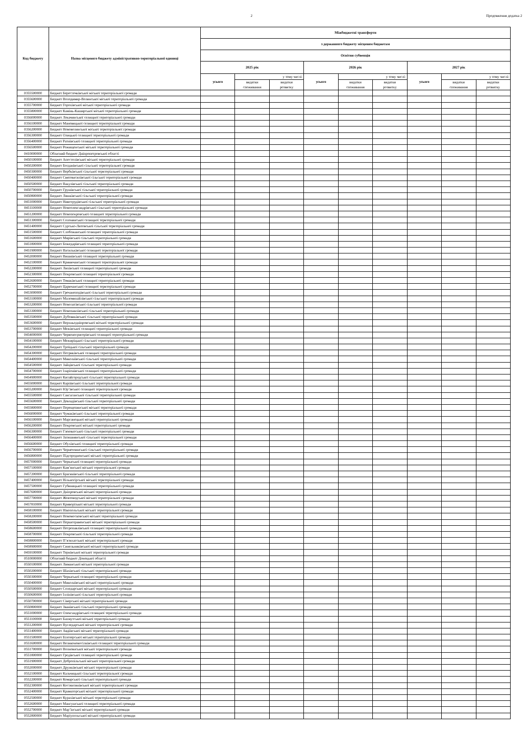2 Продовження додатка 2
| Код бюджету | Назва місцевого бюджету адміністративно-територіальної одиниці | Міжбюджетні трансферти | | | | | | | | |
| --- | --- | --- | --- | --- | --- | --- | --- | --- | --- | --- |
| | | з державного бюджету місцевим бюджетам | | | | | | | | |
| | | Освітня субвенція | | | | | | | | |
| | | 2025 рік | | | 2026 рік | | | 2027 рік | | |
| | | усього | у тому числі: | | усього | у тому числі: | | усього | у тому числі: | |
| | | | видатки споживання | видатки розвитку | | видатки споживання | видатки розвитку | | видатки споживання | видатки розвитку |
| 0355500000 | Бюджет Берестечківської міської територіальної громади | | | | | | | | | |
| 0355600000 | Бюджет Володимир-Волинської міської територіальної громади | | | | | | | | | |
| 0355700000 | Бюджет Горохівської міської територіальної громади | | | | | | | | | |
| 0355800000 | Бюджет Камінь-Каширської міської територіальної громади | | | | | | | | | |
| 0356000000 | Бюджет Локачинської селищної територіальної громади | | | | | | | | | |
| 0356100000 | Бюджет Маневицької селищної територіальної громади | | | | | | | | | |
| 0356200000 | Бюджет Нововолинської міської територіальної громади | | | | | | | | | |
| 0356300000 | Бюджет Олицької селищної територіальної громади | | | | | | | | | |
| 0356400000 | Бюджет Ратнівської селищної територіальної громади | | | | | | | | | |
| 0356500000 | Бюджет Рожищенської міської територіальної громади | | | | | | | | | |
| 0410000000 | Обласний бюджет Дніпропетровської області | | | | | | | | | |
| 0450100000 | Бюджет Апостолівської міської територіальної громади | | | | | | | | | |
| 0450200000 | Бюджет Богданівської сільської територіальної громади | | | | | | | | | |
| 0450300000 | Бюджет Вербківської сільської територіальної громади | | | | | | | | | |
| 0450400000 | Бюджет Святовасилівської сільської територіальної громади | | | | | | | | | |
| 0450500000 | Бюджет Вакулівської сільської територіальної громади | | | | | | | | | |
| 0450700000 | Бюджет Грушівської сільської територіальної громади | | | | | | | | | |
| 0450800000 | Бюджет Ляшківської сільської територіальної громади | | | | | | | | | |
| 0451000000 | Бюджет Нивотрудівської сільської територіальної громади | | | | | | | | | |
| 0451100000 | Бюджет Новоолександрівської сільської територіальної громади | | | | | | | | | |
| 0451200000 | Бюджет Новопокровської селищної територіальної громади | | | | | | | | | |
| 0451300000 | Бюджет Солонянської селищної територіальної громади | | | | | | | | | |
| 0451400000 | Бюджет Сурсько-Литовської сільської територіальної громади | | | | | | | | | |
| 0451500000 | Бюджет Слобожанської селищної територіальної громади | | | | | | | | | |
| 0451600000 | Бюджет Мирівської сільської територіальної громади | | | | | | | | | |
| 0451800000 | Бюджет Божедарівської селищної територіальної громади | | | | | | | | | |
| 0451900000 | Бюджет Васильківської селищної територіальної громади | | | | | | | | | |
| 0452000000 | Бюджет Вишнівської селищної територіальної громади | | | | | | | | | |
| 0452100000 | Бюджет Криничанської селищної територіальної громади | | | | | | | | | |
| 0452200000 | Бюджет Лихівської селищної територіальної громади | | | | | | | | | |
| 0452300000 | Бюджет Покровської селищної територіальної громади | | | | | | | | | |
| 0452600000 | Бюджет Томаківської селищної територіальної громади | | | | | | | | | |
| 0452700000 | Бюджет Царичанської селищної територіальної громади | | | | | | | | | |
| 0453000000 | Бюджет Гречаноподівської сільської територіальної громади | | | | | | | | | |
| 0453100000 | Бюджет Маломихайлівської сільської територіальної громади | | | | | | | | | |
| 0453200000 | Бюджет Новолатівської сільської територіальної громади | | | | | | | | | |
| 0453300000 | Бюджет Новопавлівської сільської територіальної громади | | | | | | | | | |
| 0453500000 | Бюджет Дубовиківської сільської територіальної громади | | | | | | | | | |
| 0453600000 | Бюджет Верхньодніпровської міської територіальної громади | | | | | | | | | |
| 0453700000 | Бюджет Межівської селищної територіальної громади | | | | | | | | | |
| 0454000000 | Бюджет Червоногригорівської селищної територіальної громади | | | | | | | | | |
| 0454100000 | Бюджет Межиріцької сільської територіальної громади | | | | | | | | | |
| 0454200000 | Бюджет Троїцької сільської територіальної громади | | | | | | | | | |
| 0454300000 | Бюджет Петриківської селищної територіальної громади | | | | | | | | | |
| 0454400000 | Бюджет Миколаївської сільської територіальної громади | | | | | | | | | |
| 0454500000 | Бюджет Зайцівської сільської територіальної громади | | | | | | | | | |
| 0454700000 | Бюджет Іларіонівської селищної територіальної громади | | | | | | | | | |
| 0454900000 | Бюджет Китайгородської сільської територіальної громади | | | | | | | | | |
| 0455000000 | Бюджет Карпівської сільської територіальної громади | | | | | | | | | |
| 0455200000 | Бюджет Юр’ївської селищної територіальної громади | | | | | | | | | |
| 0455500000 | Бюджет Саксаганської сільської територіальної громади | | | | | | | | | |
| 0455600000 | Бюджет Девладівської сільської територіальної громади | | | | | | | | | |
| 0455800000 | Бюджет Перещепинської міської територіальної громади | | | | | | | | | |
| 0456000000 | Бюджет Чумаківської сільської територіальної громади | | | | | | | | | |
| 0456100000 | Бюджет Марганецької міської територіальної громади | | | | | | | | | |
| 0456200000 | Бюджет Покровської міської територіальної громади | | | | | | | | | |
| 0456300000 | Бюджет Глеюватської сільської територіальної громади | | | | | | | | | |
| 0456400000 | Бюджет Затишнянської сільської територіальної громади | | | | | | | | | |
| 0456600000 | Бюджет Обухівської селищної територіальної громади | | | | | | | | | |
| 0456700000 | Бюджет Чернеччинської сільської територіальної громади | | | | | | | | | |
| 0456800000 | Бюджет Підгородненської міської територіальної громади | | | | | | | | | |
| 0457000000 | Бюджет Черкаської селищної територіальної громади | | | | | | | | | |
| 0457100000 | Бюджет Кам’янської міської територіальної громади | | | | | | | | | |
| 0457200000 | Бюджет Брагинівської сільської територіальної громади | | | | | | | | | |
| 0457400000 | Бюджет Вільногірської міської територіальної громади | | | | | | | | | |
| 0457500000 | Бюджет Губиницької селищної територіальної громади | | | | | | | | | |
| 0457600000 | Бюджет Дніпровської міської територіальної громади | | | | | | | | | |
| 0457700000 | Бюджет Жовтоводської міської територіальної громади | | | | | | | | | |
| 0457810000 | Бюджет Криворізької міської територіальної громади | | | | | | | | | |
| 0458100000 | Бюджет Нікопольської міської територіальної громади | | | | | | | | | |
| 0458200000 | Бюджет Новомосковської міської територіальної громади | | | | | | | | | |
| 0458500000 | Бюджет Першотравенської міської територіальної громади | | | | | | | | | |
| 0458600000 | Бюджет Петропавлівської селищної територіальної громади | | | | | | | | | |
| 0458700000 | Бюджет Покровської сільської територіальної громади | | | | | | | | | |
| 0458800000 | Бюджет П’ятихатської міської територіальної громади | | | | | | | | | |
| 0458900000 | Бюджет Синельниківської міської територіальної громади | | | | | | | | | |
| 0459100000 | Бюджет Тернівської міської територіальної громади | | | | | | | | | |
| 0510000000 | Обласний бюджет Донецької області | | | | | | | | | |
| 0550100000 | Бюджет Лиманської міської територіальної громади | | | | | | | | | |
| 0550200000 | Бюджет Шахівської сільської територіальної громади | | | | | | | | | |
| 0550300000 | Бюджет Черкаської селищної територіальної громади | | | | | | | | | |
| 0550400000 | Бюджет Миколаївської міської територіальної громади | | | | | | | | | |
| 0550500000 | Бюджет Соледарської міської територіальної громади | | | | | | | | | |
| 0550600000 | Бюджет Іллінівської сільської територіальної громади | | | | | | | | | |
| 0550700000 | Бюджет Сіверської міської територіальної громади | | | | | | | | | |
| 0550800000 | Бюджет Званівської сільської територіальної громади | | | | | | | | | |
| 0551000000 | Бюджет Олександрівської селищної територіальної громади | | | | | | | | | |
| 0551100000 | Бюджет Бахмутської міської територіальної громади | | | | | | | | | |
| 0551200000 | Бюджет Вугледарської міської територіальної громади | | | | | | | | | |
| 0551400000 | Бюджет Авдіївської міської територіальної громади | | | | | | | | | |
| 0551500000 | Бюджет Білозерської міської територіальної громади | | | | | | | | | |
| 0551600000 | Бюджет Великоновосілківської селищної територіальної громади | | | | | | | | | |
| 0551700000 | Бюджет Волноваської міської територіальної громади | | | | | | | | | |
| 0551800000 | Бюджет Гродівської селищної територіальної громади | | | | | | | | | |
| 0551900000 | Бюджет Добропільської міської територіальної громади | | | | | | | | | |
| 0552000000 | Бюджет Дружківської міської територіальної громади | | | | | | | | | |
| 0552100000 | Бюджет Кальчицької сільської територіальної громади | | | | | | | | | |
| 0552200000 | Бюджет Комарської сільської територіальної громади | | | | | | | | | |
| 0552300000 | Бюджет Костянтинівської міської територіальної громади | | | | | | | | | |
| 0552400000 | Бюджет Краматорської міської територіальної громади | | | | | | | | | |
| 0552500000 | Бюджет Курахівської міської територіальної громади | | | | | | | | | |
| 0552600000 | Бюджет Мангушської селищної територіальної громади | | | | | | | | | |
| 0552700000 | Бюджет Мар’їнської міської територіальної громади | | | | | | | | | |
| 0552800000 | Бюджет Маріупольської міської територіальної громади | | | | | | | | | |